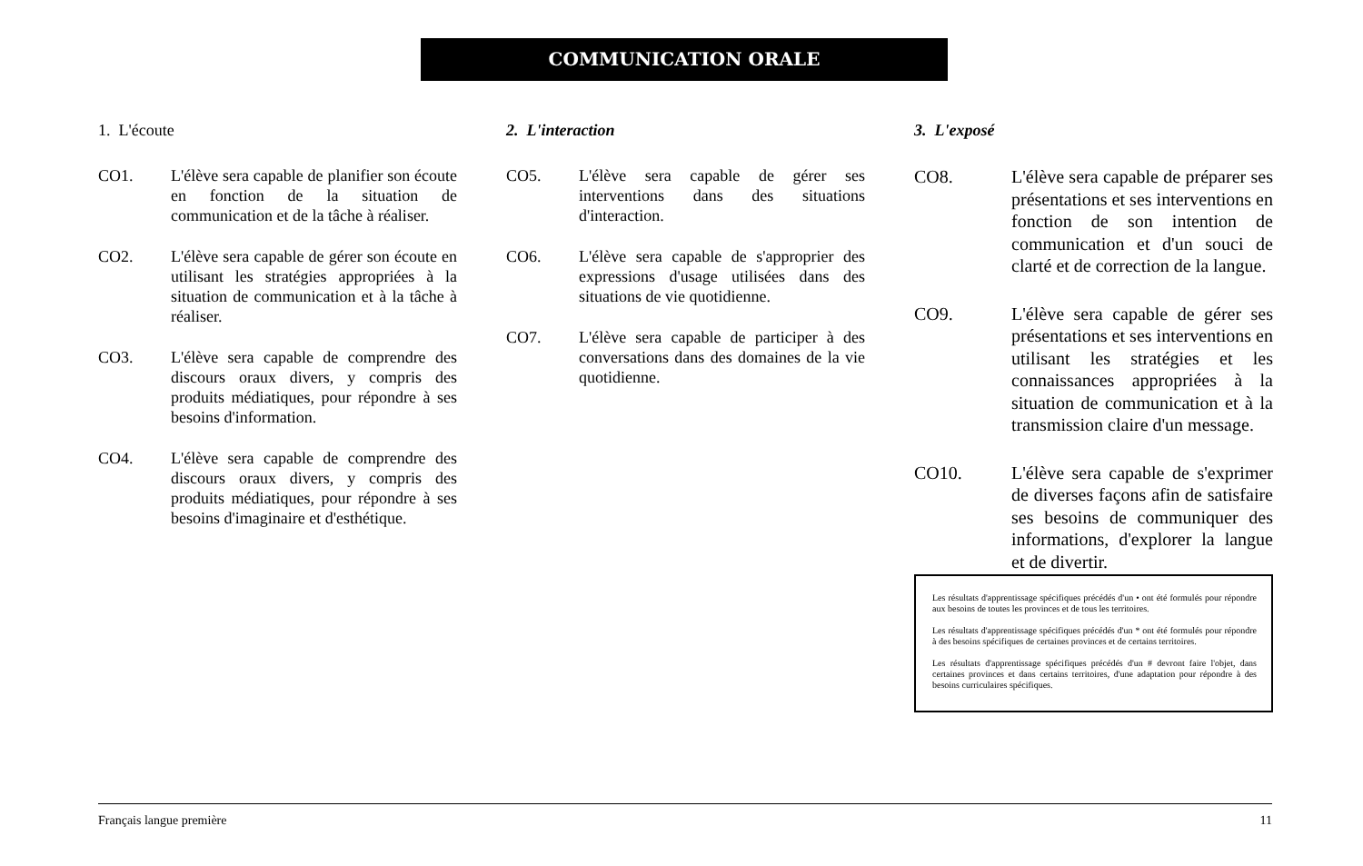COMMUNICATION ORALE
1. L'écoute
CO1. L'élève sera capable de planifier son écoute en fonction de la situation de communication et de la tâche à réaliser.
CO2. L'élève sera capable de gérer son écoute en utilisant les stratégies appropriées à la situation de communication et à la tâche à réaliser.
CO3. L'élève sera capable de comprendre des discours oraux divers, y compris des produits médiatiques, pour répondre à ses besoins d'information.
CO4. L'élève sera capable de comprendre des discours oraux divers, y compris des produits médiatiques, pour répondre à ses besoins d'imaginaire et d'esthétique.
2. L'interaction
CO5. L'élève sera capable de gérer ses interventions dans des situations d'interaction.
CO6. L'élève sera capable de s'approprier des expressions d'usage utilisées dans des situations de vie quotidienne.
CO7. L'élève sera capable de participer à des conversations dans des domaines de la vie quotidienne.
3. L'exposé
CO8. L'élève sera capable de préparer ses présentations et ses interventions en fonction de son intention de communication et d'un souci de clarté et de correction de la langue.
CO9. L'élève sera capable de gérer ses présentations et ses interventions en utilisant les stratégies et les connaissances appropriées à la situation de communication et à la transmission claire d'un message.
CO10. L'élève sera capable de s'exprimer de diverses façons afin de satisfaire ses besoins de communiquer des informations, d'explorer la langue et de divertir.
Les résultats d'apprentissage spécifiques précédés d'un • ont été formulés pour répondre aux besoins de toutes les provinces et de tous les territoires.
Les résultats d'apprentissage spécifiques précédés d'un * ont été formulés pour répondre à des besoins spécifiques de certaines provinces et de certains territoires.
Les résultats d'apprentissage spécifiques précédés d'un # devront faire l'objet, dans certaines provinces et dans certains territoires, d'une adaptation pour répondre à des besoins curriculaires spécifiques.
Français langue première 11